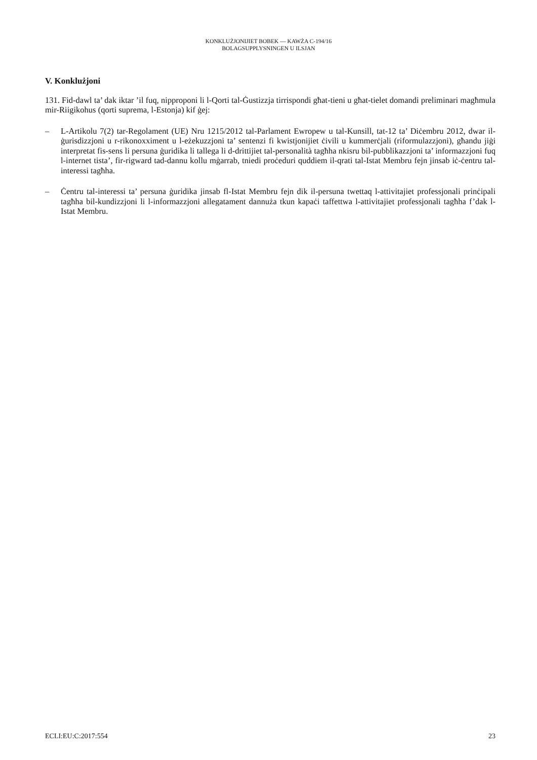KONKLUŻJONIJIET BOBEK — KAWŻA C-194/16
BOLAGSUPPLYSNINGEN U ILSJAN
V. Konklużjoni
131. Fid-dawl ta’ dak iktar ’il fuq, nipproponi li l-Qorti tal-Ġustizzja tirrispondi għat-tieni u għat-tielet domandi preliminari magħmula mir-Riigikohus (qorti suprema, l-Estonja) kif ġej:
– L-Artikolu 7(2) tar-Regolament (UE) Nru 1215/2012 tal-Parlament Ewropew u tal-Kunsill, tat-12 ta’ Diċembru 2012, dwar il-ġurisdizzjoni u r-rikonoxximent u l-eżekuzzjoni ta’ sentenzi fi kwistjonijiet ċivili u kummerċjali (riformulazzjoni), għandu jiġi interpretat fis-sens li persuna ġuridika li tallega li d-drittijiet tal-personalità tagħha nkisru bil-pubblikazzjoni ta’ informazzjoni fuq l-internet tista’, fir-rigward tad-dannu kollu mġarrab, tniedi proċeduri quddiem il-qrati tal-Istat Membru fejn jinsab iċ-ċentru tal-interessi tagħha.
– Ċentru tal-interessi ta’ persuna ġuridika jinsab fl-Istat Membru fejn dik il-persuna twettaq l-attivitajiet professjonali prinċipali tagħha bil-kundizzjoni li l-informazzjoni allegatament dannuża tkun kapaċi taffettwa l-attivitajiet professjonali tagħha f’dak l-Istat Membru.
ECLI:EU:C:2017:554 23